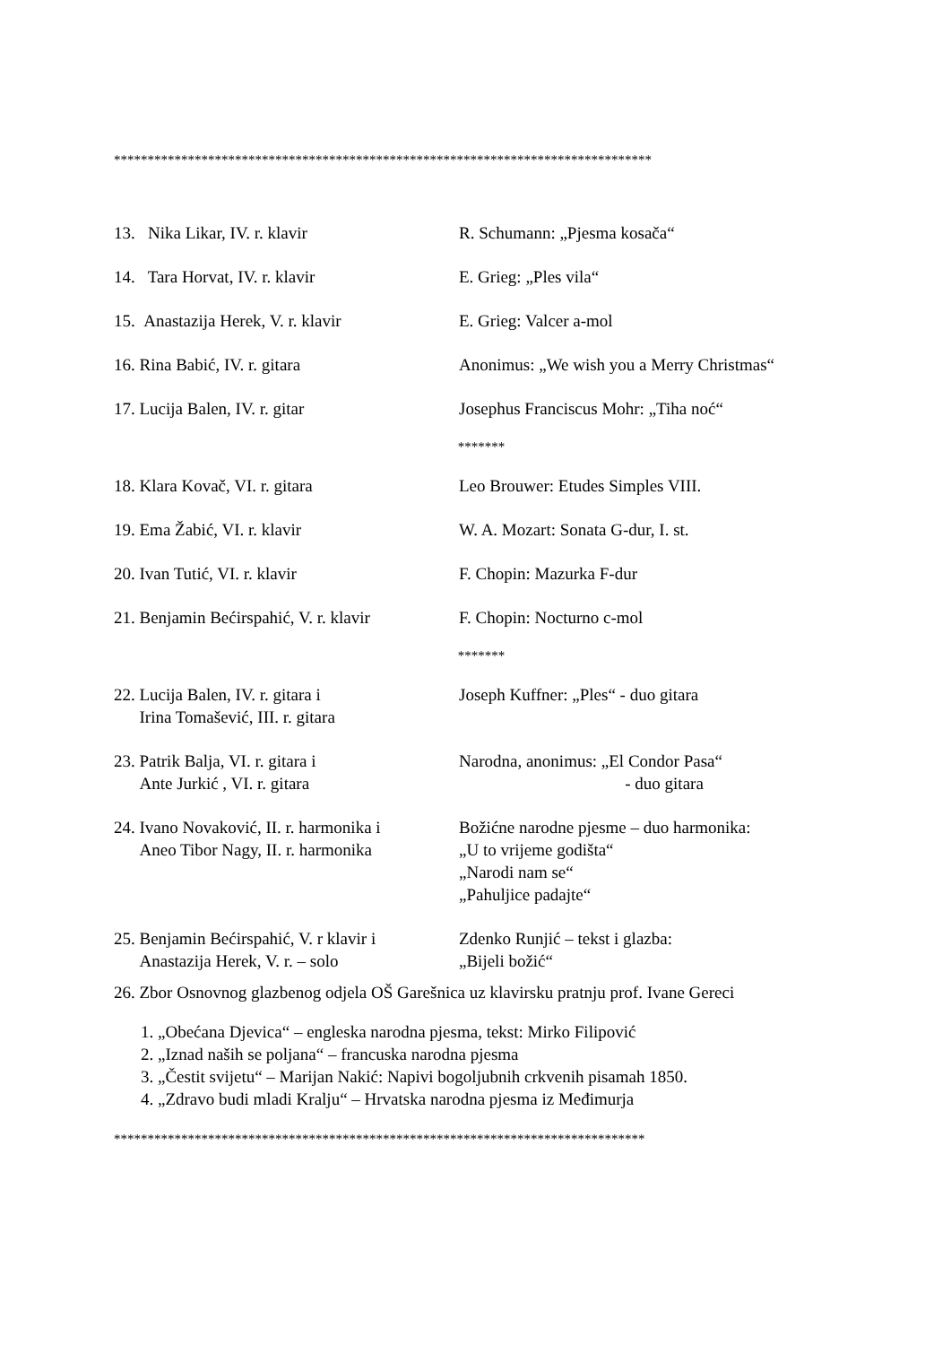********************************************************************************
13. Nika Likar, IV. r. klavir R. Schumann: „Pjesma kosača“
14. Tara Horvat, IV. r. klavir E. Grieg: „Ples vila“
15. Anastazija Herek, V. r. klavir
E. Grieg: Valcer a-mol
16. Rina Babić, IV. r. gitara Anonimus: „We wish you a Merry Christmas“
17. Lucija Balen, IV. r. gitar Josephus Franciscus Mohr: „Tiha noć“
*******
18. Klara Kovač, VI. r. gitara Leo Brouwer: Etudes Simples VIII.
19. Ema Žabić, VI. r. klavir W. A. Mozart: Sonata G-dur, I. st.
20. Ivan Tutić, VI. r. klavir F. Chopin: Mazurka F-dur
21. Benjamin Bećirspahić, V. r. klavir
F. Chopin: Nocturno c-mol
*******
22. Lucija Balen, IV. r. gitara i
Irina Tomašević, III. r. gitara
Joseph Kuffner: „Ples“ - duo gitara
23. Patrik Balja, VI. r. gitara i
Ante Jurkić , VI. r. gitara
Narodna, anonimus: „El Condor Pasa“
- duo gitara
24. Ivano Novaković, II. r. harmonika i
Aneo Tibor Nagy, II. r. harmonika
Božićne narodne pjesme – duo harmonika:
„U to vrijeme godišta“
„Narodi nam se“
„Pahuljice padajte“
25. Benjamin Bećirspahić, V. r klavir i
Anastazija Herek, V. r. – solo
Zdenko Runjić – tekst i glazba:
„Bijeli božić“
26. Zbor Osnovnog glazbenog odjela OŠ Garešnica uz klavirsku pratnju prof. Ivane Gereci
1. „Obećana Djevica“ – engleska narodna pjesma, tekst: Mirko Filipović
2. „Iznad naših se poljana“ – francuska narodna pjesma
3. „Čestit svijetu“ – Marijan Nakić: Napivi bogoljubnih crkvenih pisamah 1850.
4. „Zdravo budi mladi Kralju“ – Hrvatska narodna pjesma iz Međimurja
*******************************************************************************